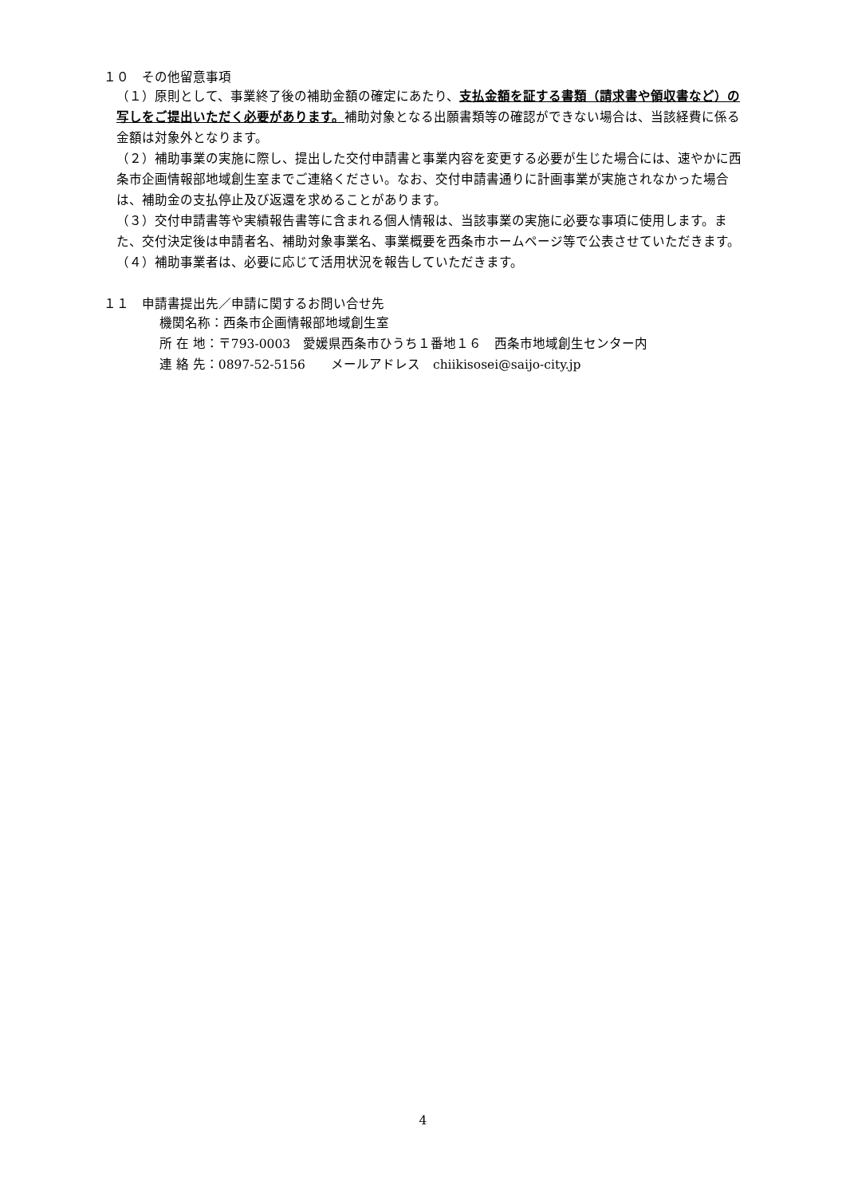１０　その他留意事項
（１）原則として、事業終了後の補助金額の確定にあたり、支払金額を証する書類（請求書や領収書など）の写しをご提出いただく必要があります。補助対象となる出願書類等の確認ができない場合は、当該経費に係る金額は対象外となります。
（２）補助事業の実施に際し、提出した交付申請書と事業内容を変更する必要が生じた場合には、速やかに西条市企画情報部地域創生室までご連絡ください。なお、交付申請書通りに計画事業が実施されなかった場合は、補助金の支払停止及び返還を求めることがあります。
（３）交付申請書等や実績報告書等に含まれる個人情報は、当該事業の実施に必要な事項に使用します。また、交付決定後は申請者名、補助対象事業名、事業概要を西条市ホームページ等で公表させていただきます。
（４）補助事業者は、必要に応じて活用状況を報告していただきます。
１１　申請書提出先／申請に関するお問い合せ先
機関名称：西条市企画情報部地域創生室
所 在 地：〒793-0003　愛媛県西条市ひうち１番地１６　西条市地域創生センター内
連 絡 先：0897-52-5156　　メールアドレス　chiikisosei@saijo-city.jp
4